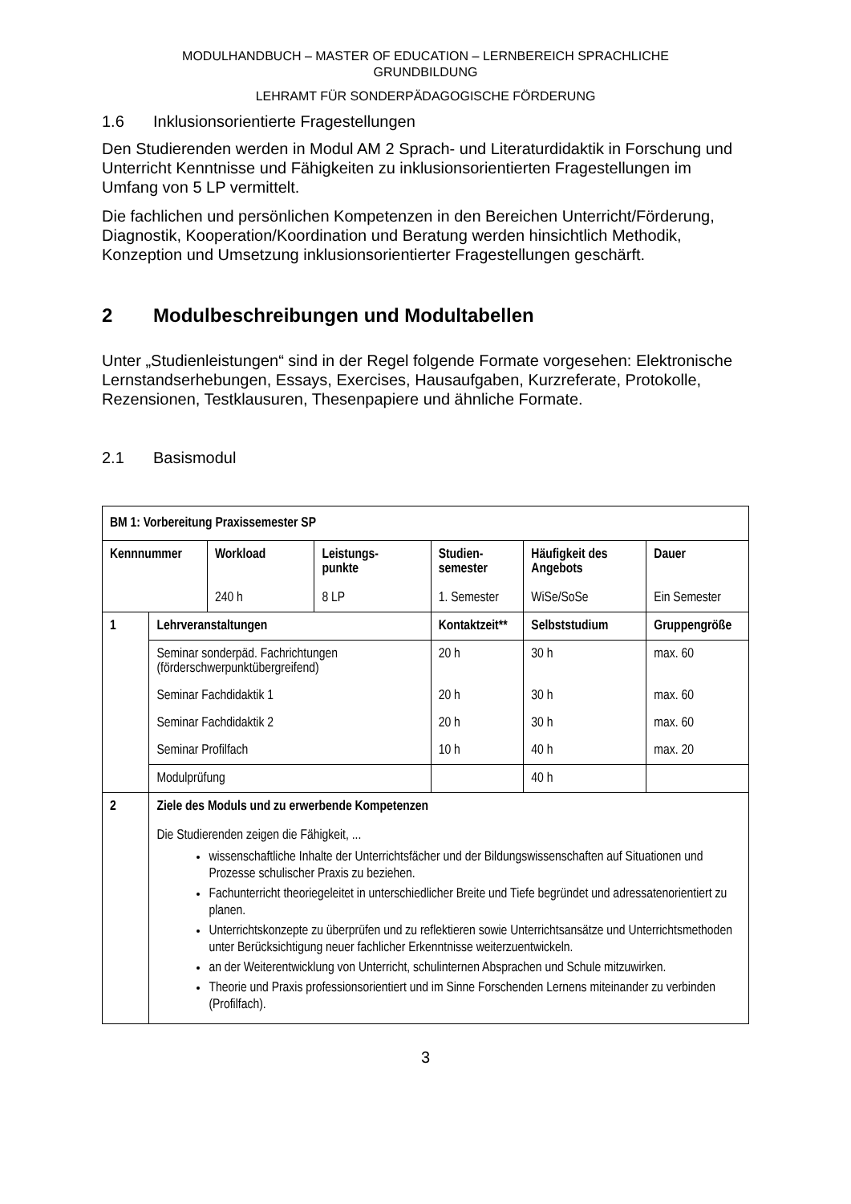MODULHANDBUCH – MASTER OF EDUCATION – LERNBEREICH SPRACHLICHE
GRUNDBILDUNG
LEHRAMT FÜR SONDERPÄDAGOGISCHE FÖRDERUNG
1.6 Inklusionsorientierte Fragestellungen
Den Studierenden werden in Modul AM 2 Sprach- und Literaturdidaktik in Forschung und Unterricht Kenntnisse und Fähigkeiten zu inklusionsorientierten Fragestellungen im Umfang von 5 LP vermittelt.
Die fachlichen und persönlichen Kompetenzen in den Bereichen Unterricht/Förderung, Diagnostik, Kooperation/Koordination und Beratung werden hinsichtlich Methodik, Konzeption und Umsetzung inklusionsorientierter Fragestellungen geschärft.
2 Modulbeschreibungen und Modultabellen
Unter „Studienleistungen“ sind in der Regel folgende Formate vorgesehen: Elektronische Lernstandserhebungen, Essays, Exercises, Hausaufgaben, Kurzreferate, Protokolle, Rezensionen, Testklausuren, Thesenpapiere und ähnliche Formate.
2.1 Basismodul
| BM 1: Vorbereitung Praxissemester SP | | | | | | |
| --- | --- | --- | --- | --- | --- | --- |
| Kennnummer | | Workload 240 h | Leistungs- punkte 8 LP | Studien- semester 1. Semester | Häufigkeit des Angebots WiSe/SoSe | Dauer Ein Semester |
| 1 | Lehrveranstaltungen | | | Kontaktzeit** | Selbststudium | Gruppengröße |
| | Seminar sonderpäd. Fachrichtungen (förderschwerpunktübergreifend) | | | 20 h | 30 h | max. 60 |
| | Seminar Fachdidaktik 1 | | | 20 h | 30 h | max. 60 |
| | Seminar Fachdidaktik 2 | | | 20 h | 30 h | max. 60 |
| | Seminar Profilfach | | | 10 h | 40 h | max. 20 |
| | Modulprüfung | | | | 40 h | |
| 2 | Ziele des Moduls und zu erwerbende Kompetenzen Die Studierenden zeigen die Fähigkeit, ... wissenschaftliche Inhalte der Unterrichtsfächer und der Bildungswissenschaften auf Situationen und Prozesse schulischer Praxis zu beziehen. Fachunterricht theoriegeleitet in unterschiedlicher Breite und Tiefe begründet und adressatenorientiert zu planen. Unterrichtskonzepte zu überprüfen und zu reflektieren sowie Unterrichtsansätze und Unterrichtsmethoden unter Berücksichtigung neuer fachlicher Erkenntnisse weiterzuentwickeln. an der Weiterentwicklung von Unterricht, schulinternen Absprachen und Schule mitzuwirken. Theorie und Praxis professionsorientiert und im Sinne Forschenden Lernens miteinander zu verbinden (Profilfach). | | | | | |
3